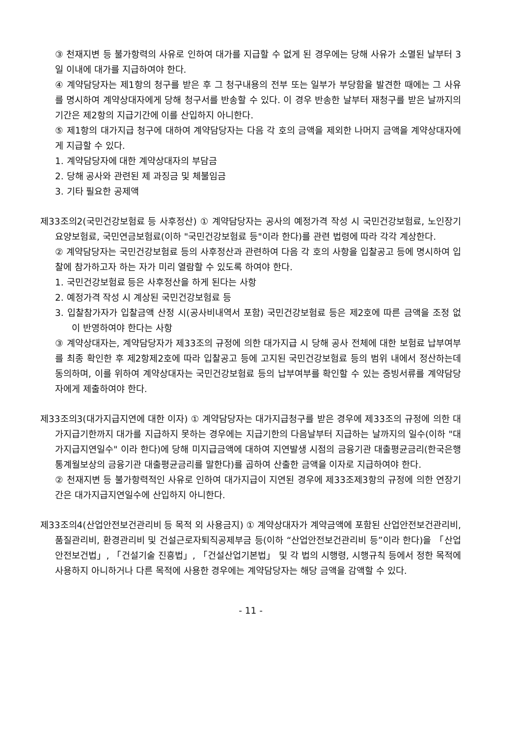③ 천재지변 등 불가항력의 사유로 인하여 대가를 지급할 수 없게 된 경우에는 당해 사유가 소멸된 날부터 3일 이내에 대가를 지급하여야 한다.
④ 계약담당자는 제1항의 청구를 받은 후 그 청구내용의 전부 또는 일부가 부당함을 발견한 때에는 그 사유를 명시하여 계약상대자에게 당해 청구서를 반송할 수 있다. 이 경우 반송한 날부터 재청구를 받은 날까지의 기간은 제2항의 지급기간에 이를 산입하지 아니한다.
⑤ 제1항의 대가지급 청구에 대하여 계약담당자는 다음 각 호의 금액을 제외한 나머지 금액을 계약상대자에게 지급할 수 있다.
1. 계약담당자에 대한 계약상대자의 부담금
2. 당해 공사와 관련된 제 과징금 및 체불임금
3. 기타 필요한 공제액
제33조의2(국민건강보험료 등 사후정산) ① 계약담당자는 공사의 예정가격 작성 시 국민건강보험료, 노인장기요양보험료, 국민연금보험료(이하 "국민건강보험료 등"이라 한다)를 관련 법령에 따라 각각 계상한다.
② 계약담당자는 국민건강보험료 등의 사후정산과 관련하여 다음 각 호의 사항을 입찰공고 등에 명시하여 입찰에 참가하고자 하는 자가 미리 열람할 수 있도록 하여야 한다.
1. 국민건강보험료 등은 사후정산을 하게 된다는 사항
2. 예정가격 작성 시 계상된 국민건강보험료 등
3. 입찰참가자가 입찰금액 산정 시(공사비내역서 포함) 국민건강보험료 등은 제2호에 따른 금액을 조정 없이 반영하여야 한다는 사항
③ 계약상대자는, 계약담당자가 제33조의 규정에 의한 대가지급 시 당해 공사 전체에 대한 보험료 납부여부를 최종 확인한 후 제2항제2호에 따라 입찰공고 등에 고지된 국민건강보험료 등의 범위 내에서 정산하는데 동의하며, 이를 위하여 계약상대자는 국민건강보험료 등의 납부여부를 확인할 수 있는 증빙서류를 계약담당자에게 제출하여야 한다.
제33조의3(대가지급지연에 대한 이자) ① 계약담당자는 대가지급청구를 받은 경우에 제33조의 규정에 의한 대가지급기한까지 대가를 지급하지 못하는 경우에는 지급기한의 다음날부터 지급하는 날까지의 일수(이하 "대가지급지연일수" 이라 한다)에 당해 미지급금액에 대하여 지연발생 시점의 금융기관 대출평균금리(한국은행 통계월보상의 금융기관 대출평균금리를 말한다)를 곱하여 산출한 금액을 이자로 지급하여야 한다.
② 천재지변 등 불가항력적인 사유로 인하여 대가지급이 지연된 경우에 제33조제3항의 규정에 의한 연장기간은 대가지급지연일수에 산입하지 아니한다.
제33조의4(산업안전보건관리비 등 목적 외 사용금지) ① 계약상대자가 계약금액에 포함된 산업안전보건관리비, 품질관리비, 환경관리비 및 건설근로자퇴직공제부금 등(이하 “산업안전보건관리비 등”이라 한다)을 「산업안전보건법」, 「건설기술 진흥법」, 「건설산업기본법」 및 각 법의 시행령, 시행규칙 등에서 정한 목적에 사용하지 아니하거나 다른 목적에 사용한 경우에는 계약담당자는 해당 금액을 감액할 수 있다.
- 11 -